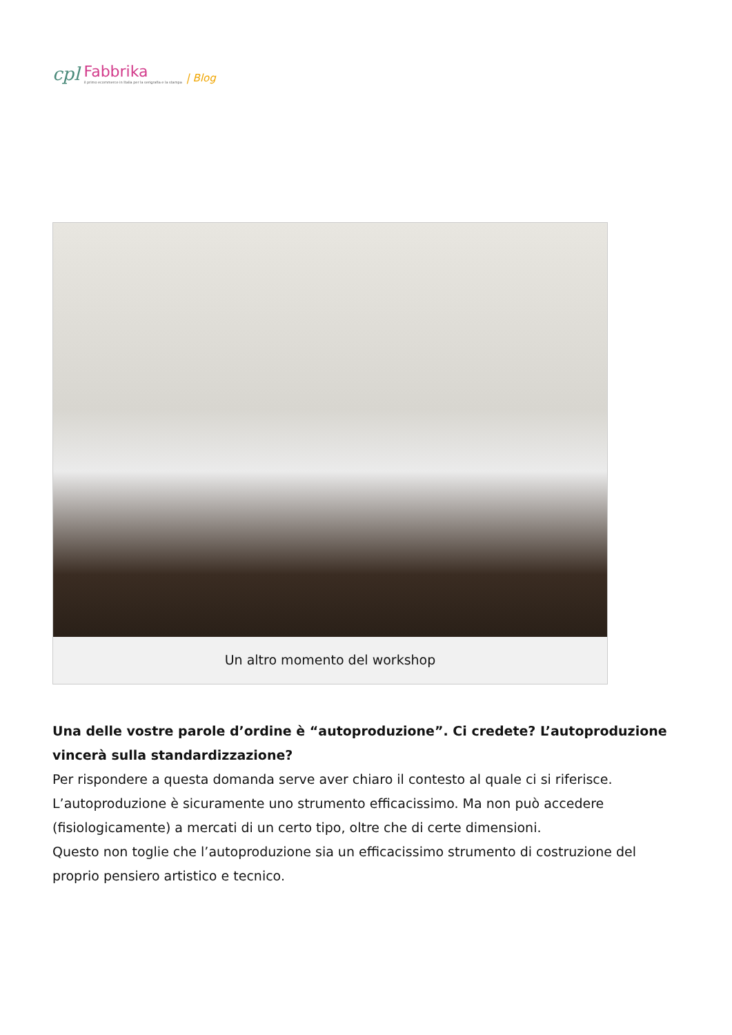cpl Fabbrika
il primo ecommerce in Italia per la serigrafia e la stampa | Blog
Un altro momento del workshop
Una delle vostre parole d’ordine è “autoproduzione”. Ci credete? L’autoproduzione vincerà sulla standardizzazione?
Per rispondere a questa domanda serve aver chiaro il contesto al quale ci si riferisce.
L’autoproduzione è sicuramente uno strumento efficacissimo. Ma non può accedere (fisiologicamente) a mercati di un certo tipo, oltre che di certe dimensioni.
Questo non toglie che l’autoproduzione sia un efficacissimo strumento di costruzione del proprio pensiero artistico e tecnico.